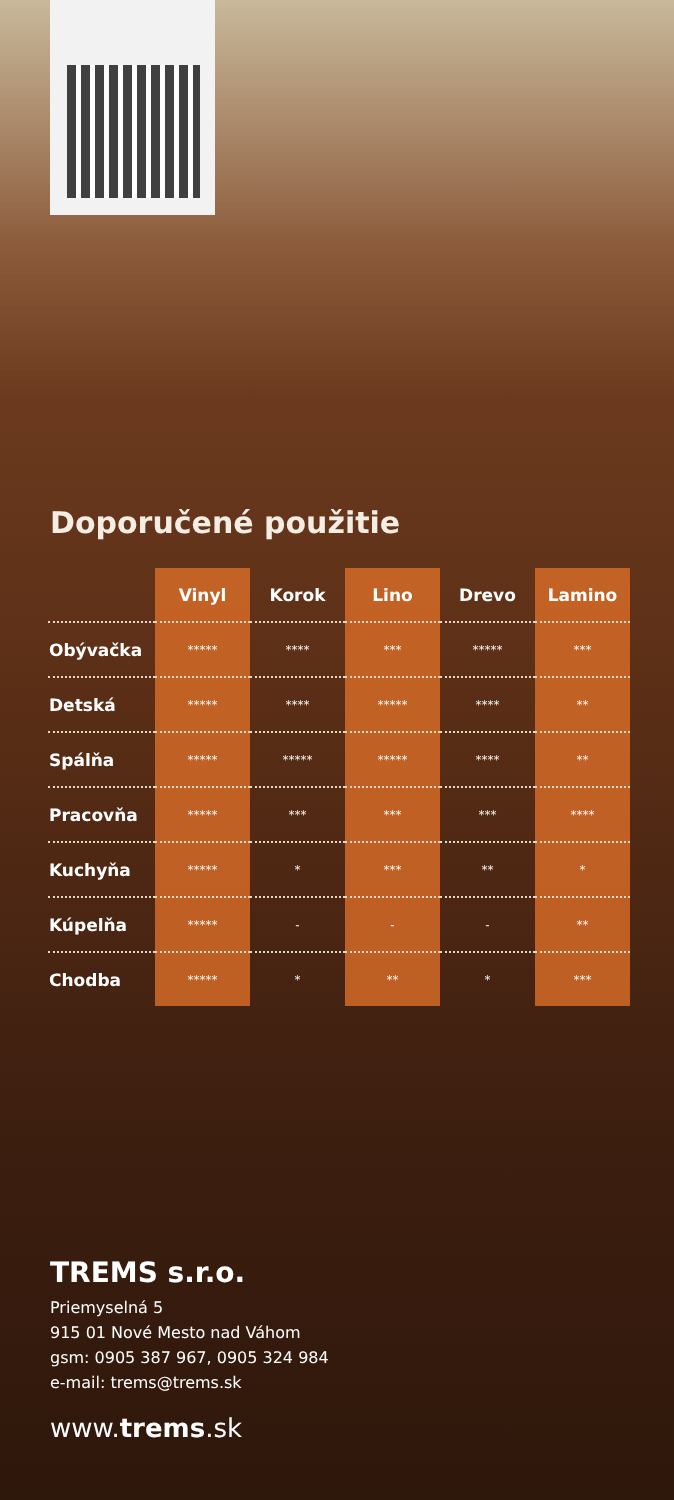Doporučené použitie
| | Vinyl | Korok | Lino | Drevo | Lamino |
| --- | --- | --- | --- | --- | --- |
| Obývačka | ***** | **** | *** | ***** | *** |
| Detská | ***** | **** | ***** | **** | ** |
| Spálňa | ***** | ***** | ***** | **** | ** |
| Pracovňa | ***** | *** | *** | *** | **** |
| Kuchyňa | ***** | * | *** | ** | * |
| Kúpelňa | ***** | - | - | - | ** |
| Chodba | ***** | * | ** | * | *** |
TREMS s.r.o.
Priemyselná 5
915 01 Nové Mesto nad Váhom
gsm: 0905 387 967, 0905 324 984
e-mail: trems@trems.sk
www.trems.sk